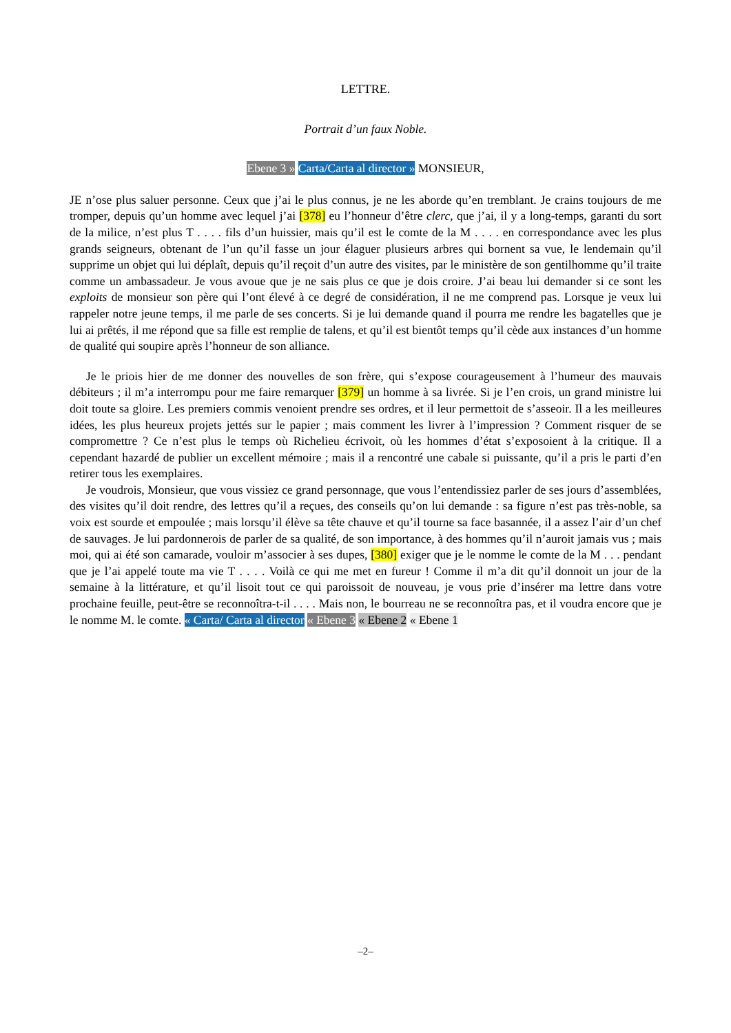LETTRE.
Portrait d’un faux Noble.
Ebene 3 » Carta/Carta al director » MONSIEUR,
JE n’ose plus saluer personne. Ceux que j’ai le plus connus, je ne les aborde qu’en tremblant. Je crains toujours de me tromper, depuis qu’un homme avec lequel j’ai [378] eu l’honneur d’être clerc, que j’ai, il y a long-temps, garanti du sort de la milice, n’est plus T . . . . fils d’un huissier, mais qu’il est le comte de la M . . . . en correspondance avec les plus grands seigneurs, obtenant de l’un qu’il fasse un jour élaguer plusieurs arbres qui bornent sa vue, le lendemain qu’il supprime un objet qui lui déplaît, depuis qu’il reçoit d’un autre des visites, par le ministère de son gentilhomme qu’il traite comme un ambassadeur. Je vous avoue que je ne sais plus ce que je dois croire. J’ai beau lui demander si ce sont les exploits de monsieur son père qui l’ont élevé à ce degré de considération, il ne me comprend pas. Lorsque je veux lui rappeler notre jeune temps, il me parle de ses concerts. Si je lui demande quand il pourra me rendre les bagatelles que je lui ai prêtés, il me répond que sa fille est remplie de talens, et qu’il est bientôt temps qu’il cède aux instances d’un homme de qualité qui soupire après l’honneur de son alliance.
Je le priois hier de me donner des nouvelles de son frère, qui s’expose courageusement à l’humeur des mauvais débiteurs ; il m’a interrompu pour me faire remarquer [379] un homme à sa livrée. Si je l’en crois, un grand ministre lui doit toute sa gloire. Les premiers commis venoient prendre ses ordres, et il leur permettoit de s’asseoir. Il a les meilleures idées, les plus heureux projets jettés sur le papier ; mais comment les livrer à l’impression ? Comment risquer de se compromettre ? Ce n’est plus le temps où Richelieu écrivoit, où les hommes d’état s’exposoient à la critique. Il a cependant hazardé de publier un excellent mémoire ; mais il a rencontré une cabale si puissante, qu’il a pris le parti d’en retirer tous les exemplaires.
Je voudrois, Monsieur, que vous vissiez ce grand personnage, que vous l’entendissiez parler de ses jours d’assemblées, des visites qu’il doit rendre, des lettres qu’il a reçues, des conseils qu’on lui demande : sa figure n’est pas très-noble, sa voix est sourde et empoulée ; mais lorsqu’il élève sa tête chauve et qu’il tourne sa face basannée, il a assez l’air d’un chef de sauvages. Je lui pardonnerois de parler de sa qualité, de son importance, à des hommes qu’il n’auroit jamais vus ; mais moi, qui ai été son camarade, vouloir m’associer à ses dupes, [380] exiger que je le nomme le comte de la M . . . pendant que je l’ai appelé toute ma vie T . . . . Voilà ce qui me met en fureur ! Comme il m’a dit qu’il donnoit un jour de la semaine à la littérature, et qu’il lisoit tout ce qui paroissoit de nouveau, je vous prie d’insérer ma lettre dans votre prochaine feuille, peut-être se reconnoîtra-t-il . . . . Mais non, le bourreau ne se reconnoîtra pas, et il voudra encore que je le nomme M. le comte. « Carta/ Carta al director « Ebene 3 « Ebene 2 « Ebene 1
–2–